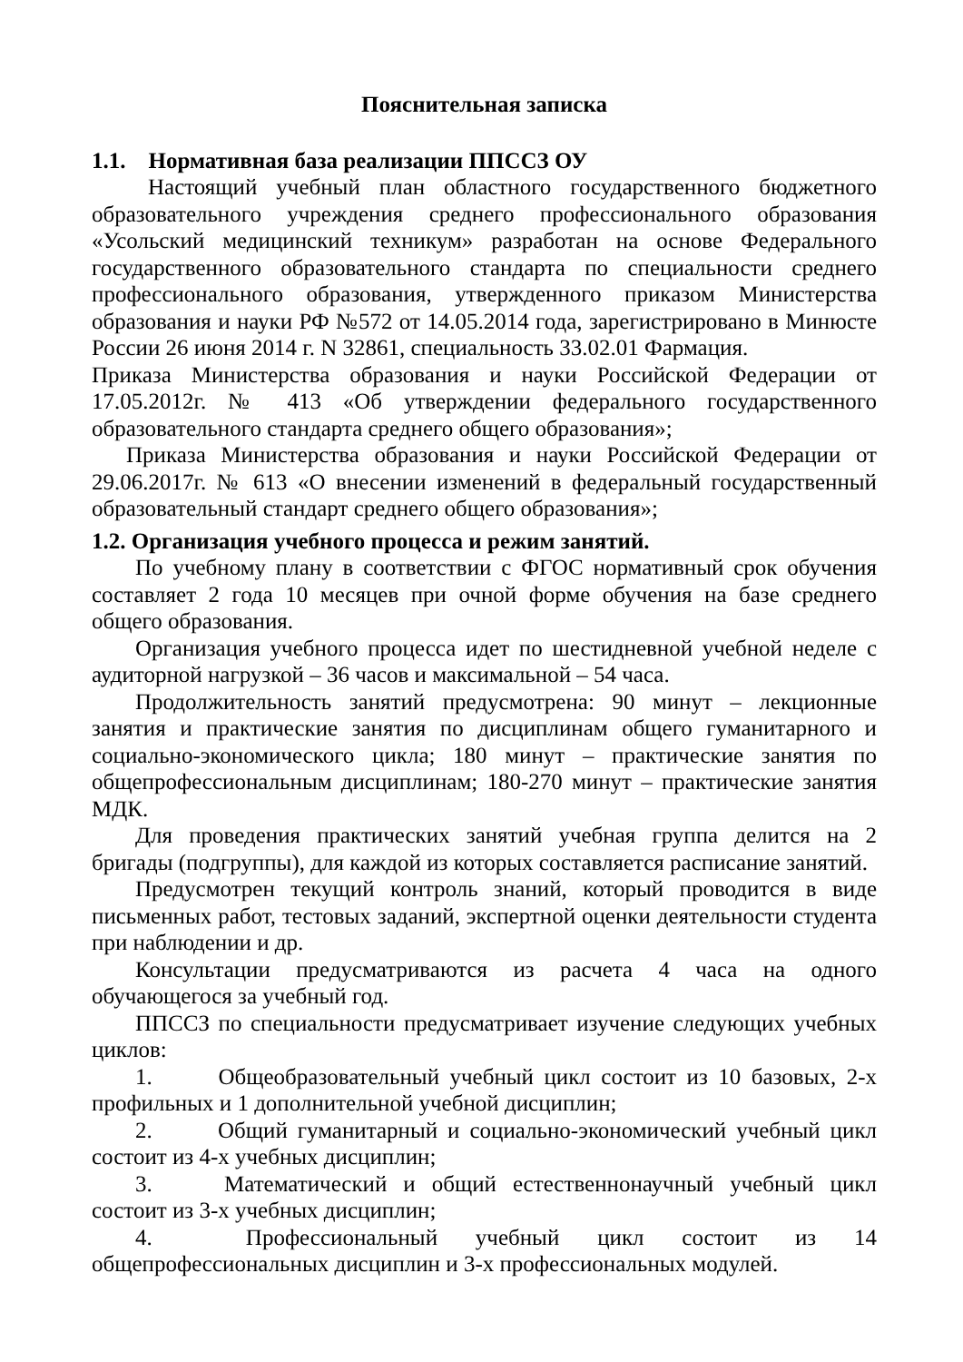Пояснительная записка
1.1. Нормативная база реализации ППССЗ ОУ
Настоящий учебный план областного государственного бюджетного образовательного учреждения среднего профессионального образования «Усольский медицинский техникум» разработан на основе Федерального государственного образовательного стандарта по специальности среднего профессионального образования, утвержденного приказом Министерства образования и науки РФ №572 от 14.05.2014 года, зарегистрировано в Минюсте России 26 июня 2014 г. N 32861, специальность 33.02.01 Фармация.
Приказа Министерства образования и науки Российской Федерации от 17.05.2012г. № 413 «Об утверждении федерального государственного образовательного стандарта среднего общего образования»;
Приказа Министерства образования и науки Российской Федерации от 29.06.2017г. № 613 «О внесении изменений в федеральный государственный образовательный стандарт среднего общего образования»;
1.2. Организация учебного процесса и режим занятий.
По учебному плану в соответствии с ФГОС нормативный срок обучения составляет 2 года 10 месяцев при очной форме обучения на базе среднего общего образования.
Организация учебного процесса идет по шестидневной учебной неделе с аудиторной нагрузкой – 36 часов и максимальной – 54 часа.
Продолжительность занятий предусмотрена: 90 минут – лекционные занятия и практические занятия по дисциплинам общего гуманитарного и социально-экономического цикла; 180 минут – практические занятия по общепрофессиональным дисциплинам; 180-270 минут – практические занятия МДК.
Для проведения практических занятий учебная группа делится на 2 бригады (подгруппы), для каждой из которых составляется расписание занятий.
Предусмотрен текущий контроль знаний, который проводится в виде письменных работ, тестовых заданий, экспертной оценки деятельности студента при наблюдении и др.
Консультации предусматриваются из расчета 4 часа на одного обучающегося за учебный год.
ППССЗ по специальности предусматривает изучение следующих учебных циклов:
1. Общеобразовательный учебный цикл состоит из 10 базовых, 2-х профильных и 1 дополнительной учебной дисциплин;
2. Общий гуманитарный и социально-экономический учебный цикл состоит из 4-х учебных дисциплин;
3. Математический и общий естественнонаучный учебный цикл состоит из 3-х учебных дисциплин;
4. Профессиональный учебный цикл состоит из 14 общепрофессиональных дисциплин и 3-х профессиональных модулей.